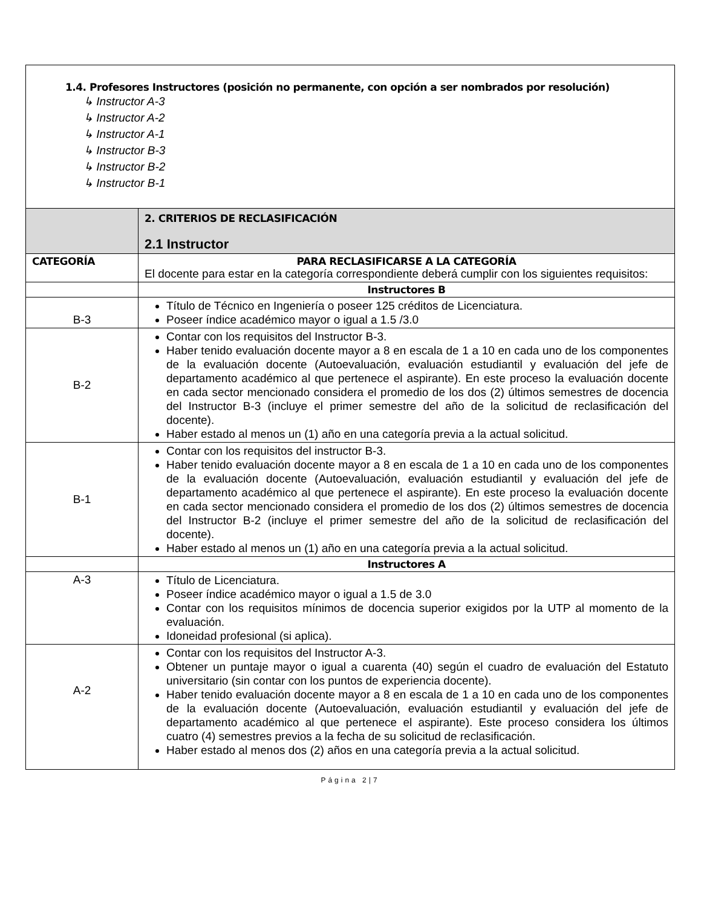| 1.4. Profesores Instructores (posición no permanente, con opción a ser nombrados por resolución) ↳ Instructor A-3 ↳ Instructor A-2 ↳ Instructor A-1 ↳ Instructor B-3 ↳ Instructor B-2 ↳ Instructor B-1 | |
| | 2. CRITERIOS DE RECLASIFICACIÓN 2.1 Instructor |
| CATEGORÍA | PARA RECLASIFICARSE A LA CATEGORÍA El docente para estar en la categoría correspondiente deberá cumplir con los siguientes requisitos: |
| | Instructores B |
| B-3 | Título de Técnico en Ingeniería o poseer 125 créditos de Licenciatura. Poseer índice académico mayor o igual a 1.5 /3.0 |
| B-2 | Contar con los requisitos del Instructor B-3. Haber tenido evaluación docente mayor a 8 en escala de 1 a 10 en cada uno de los componentes de la evaluación docente (Autoevaluación, evaluación estudiantil y evaluación del jefe de departamento académico al que pertenece el aspirante). En este proceso la evaluación docente en cada sector mencionado considera el promedio de los dos (2) últimos semestres de docencia del Instructor B-3 (incluye el primer semestre del año de la solicitud de reclasificación del docente). Haber estado al menos un (1) año en una categoría previa a la actual solicitud. |
| B-1 | Contar con los requisitos del instructor B-3. Haber tenido evaluación docente mayor a 8 en escala de 1 a 10 en cada uno de los componentes de la evaluación docente (Autoevaluación, evaluación estudiantil y evaluación del jefe de departamento académico al que pertenece el aspirante). En este proceso la evaluación docente en cada sector mencionado considera el promedio de los dos (2) últimos semestres de docencia del Instructor B-2 (incluye el primer semestre del año de la solicitud de reclasificación del docente). Haber estado al menos un (1) año en una categoría previa a la actual solicitud. |
| | Instructores A |
| A-3 | Título de Licenciatura. Poseer índice académico mayor o igual a 1.5 de 3.0 Contar con los requisitos mínimos de docencia superior exigidos por la UTP al momento de la evaluación. Idoneidad profesional (si aplica). |
| A-2 | Contar con los requisitos del Instructor A-3. Obtener un puntaje mayor o igual a cuarenta (40) según el cuadro de evaluación del Estatuto universitario (sin contar con los puntos de experiencia docente). Haber tenido evaluación docente mayor a 8 en escala de 1 a 10 en cada uno de los componentes de la evaluación docente (Autoevaluación, evaluación estudiantil y evaluación del jefe de departamento académico al que pertenece el aspirante). Este proceso considera los últimos cuatro (4) semestres previos a la fecha de su solicitud de reclasificación. Haber estado al menos dos (2) años en una categoría previa a la actual solicitud. |
Página 2|7